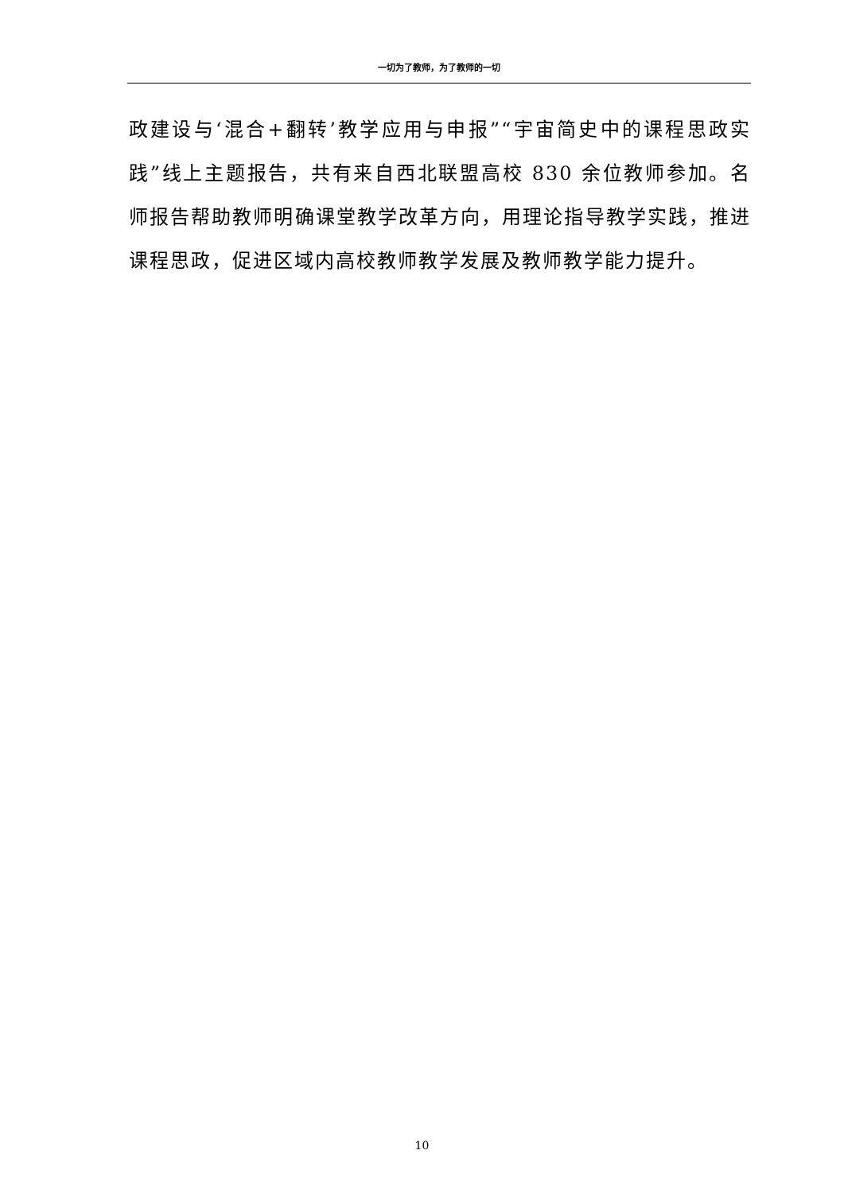一切为了教师，为了教师的一切
政建设与‘混合+翻转’教学应用与申报”“宇宙简史中的课程思政实践”线上主题报告，共有来自西北联盟高校 830 余位教师参加。名师报告帮助教师明确课堂教学改革方向，用理论指导教学实践，推进课程思政，促进区域内高校教师教学发展及教师教学能力提升。
10